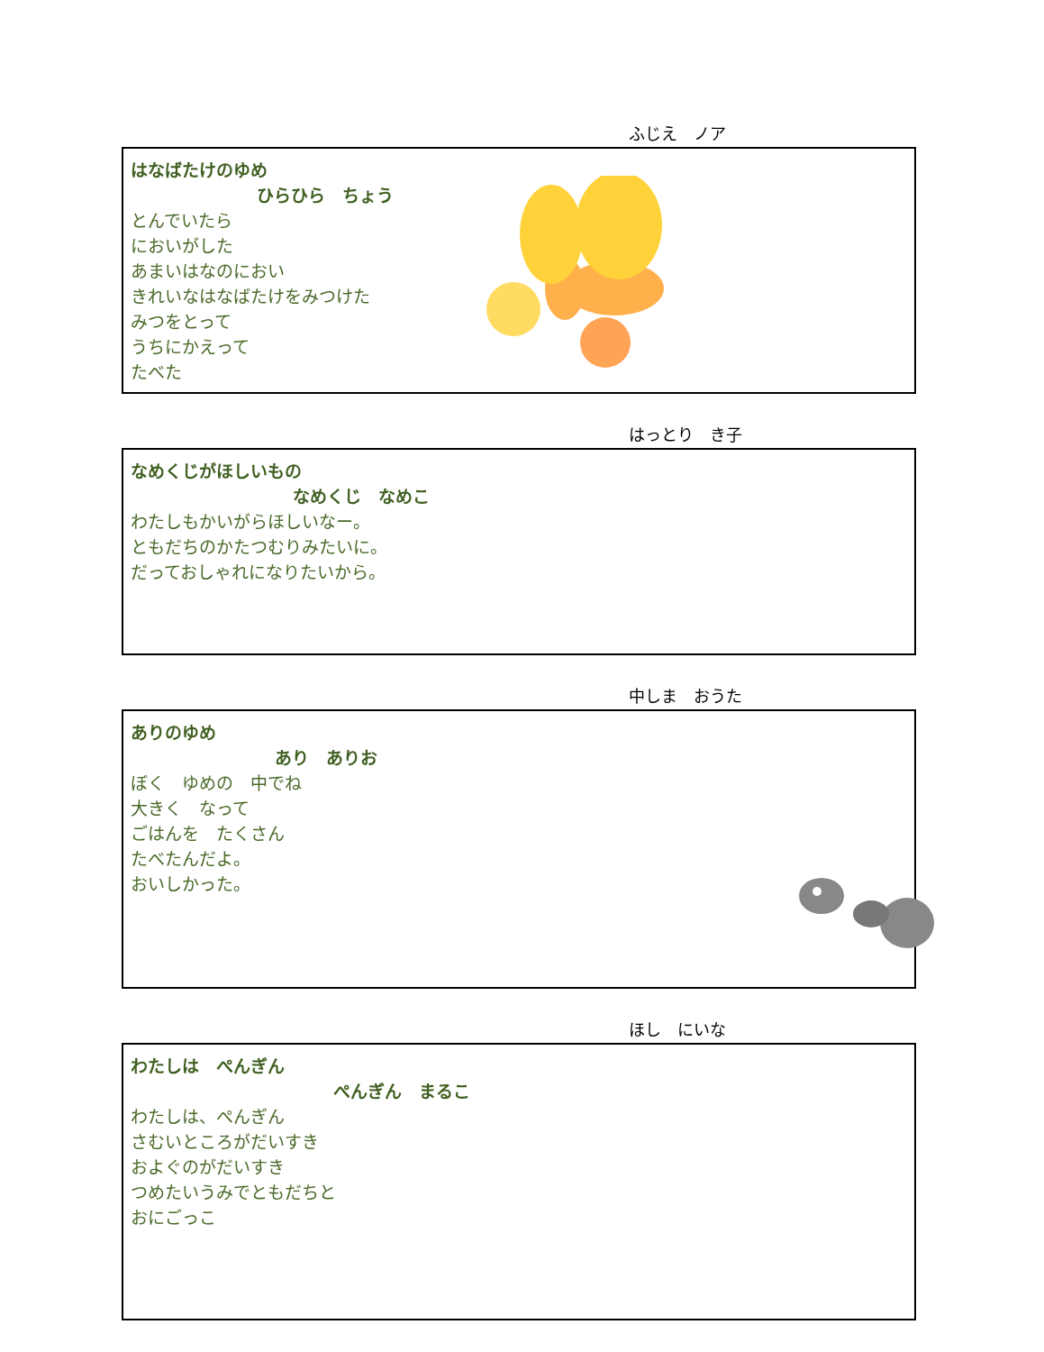ふじえ　ノア
はなばたけのゆめ
ひらひら　ちょう
とんでいたら
においがした
あまいはなのにおい
きれいなはなばたけをみつけた
みつをとって
うちにかえって
たべた
はっとり　き子
なめくじがほしいもの
なめくじ　なめこ
わたしもかいがらほしいなー。
ともだちのかたつむりみたいに。
だっておしゃれになりたいから。
中しま　おうた
ありのゆめ
あり　ありお
ぼく　ゆめの　中でね
大きく　なって
ごはんを　たくさん
たべたんだよ。
おいしかった。
ほし　にいな
わたしは　ぺんぎん
ぺんぎん　まるこ
わたしは、ぺんぎん
さむいところがだいすき
およぐのがだいすき
つめたいうみでともだちと
おにごっこ